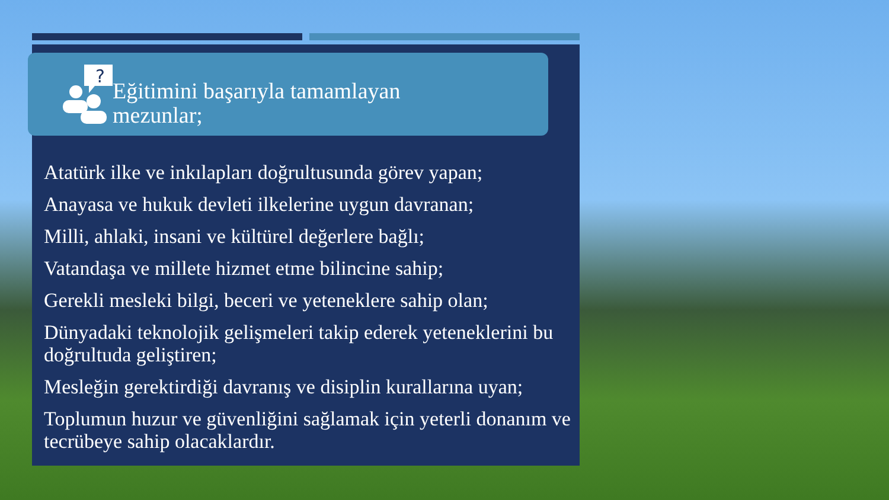?
Eğitimini başarıyla tamamlayan
mezunlar;
Atatürk ilke ve inkılapları doğrultusunda görev yapan;
Anayasa ve hukuk devleti ilkelerine uygun davranan;
Milli, ahlaki, insani ve kültürel değerlere bağlı;
Vatandaşa ve millete hizmet etme bilincine sahip;
Gerekli mesleki bilgi, beceri ve yeteneklere sahip olan;
Dünyadaki teknolojik gelişmeleri takip ederek yeteneklerini bu doğrultuda geliştiren;
Mesleğin gerektirdiği davranış ve disiplin kurallarına uyan;
Toplumun huzur ve güvenliğini sağlamak için yeterli donanım ve tecrübeye sahip olacaklardır.